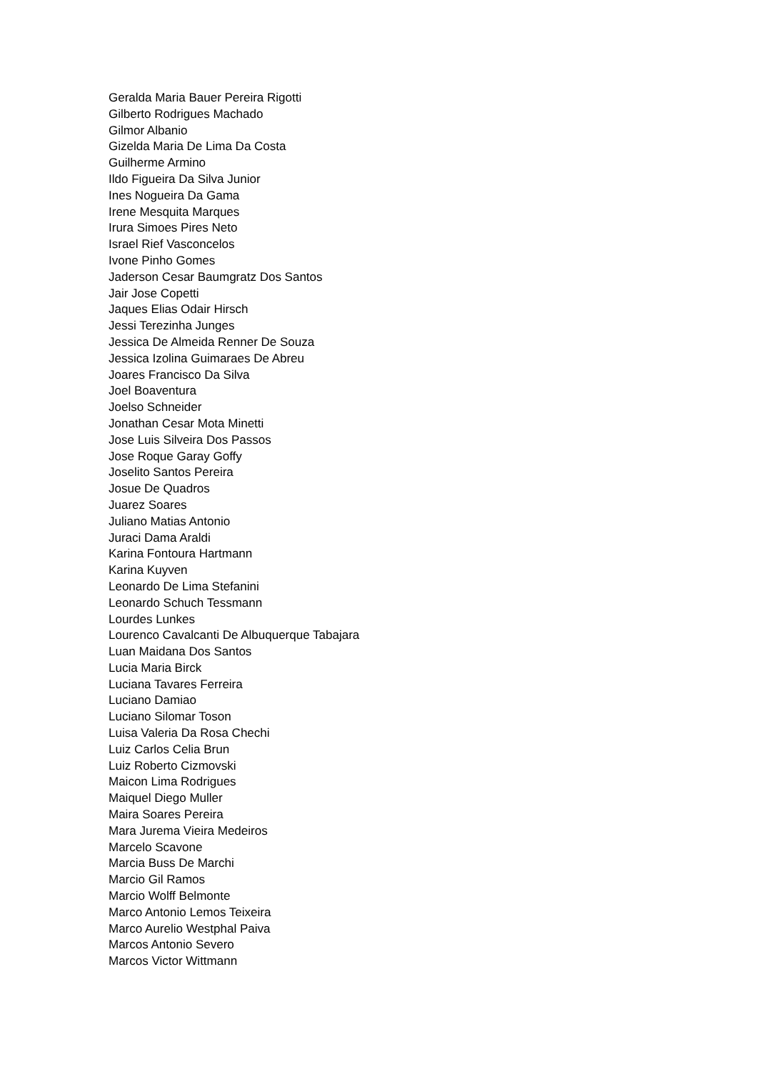Geralda Maria Bauer Pereira Rigotti
Gilberto Rodrigues Machado
Gilmor Albanio
Gizelda Maria De Lima Da Costa
Guilherme Armino
Ildo Figueira Da Silva Junior
Ines Nogueira Da Gama
Irene Mesquita Marques
Irura Simoes Pires Neto
Israel Rief Vasconcelos
Ivone Pinho Gomes
Jaderson Cesar Baumgratz Dos Santos
Jair Jose Copetti
Jaques Elias Odair Hirsch
Jessi Terezinha Junges
Jessica De Almeida Renner De Souza
Jessica Izolina Guimaraes De Abreu
Joares Francisco Da Silva
Joel Boaventura
Joelso Schneider
Jonathan Cesar Mota Minetti
Jose Luis Silveira Dos Passos
Jose Roque Garay Goffy
Joselito Santos Pereira
Josue De Quadros
Juarez Soares
Juliano Matias Antonio
Juraci Dama Araldi
Karina Fontoura Hartmann
Karina Kuyven
Leonardo De Lima Stefanini
Leonardo Schuch Tessmann
Lourdes Lunkes
Lourenco Cavalcanti De Albuquerque Tabajara
Luan Maidana Dos Santos
Lucia Maria Birck
Luciana Tavares Ferreira
Luciano Damiao
Luciano Silomar Toson
Luisa Valeria Da Rosa Chechi
Luiz Carlos Celia Brun
Luiz Roberto Cizmovski
Maicon Lima Rodrigues
Maiquel Diego Muller
Maira Soares Pereira
Mara Jurema Vieira Medeiros
Marcelo Scavone
Marcia Buss De Marchi
Marcio Gil Ramos
Marcio Wolff Belmonte
Marco Antonio Lemos Teixeira
Marco Aurelio Westphal Paiva
Marcos Antonio Severo
Marcos Victor Wittmann